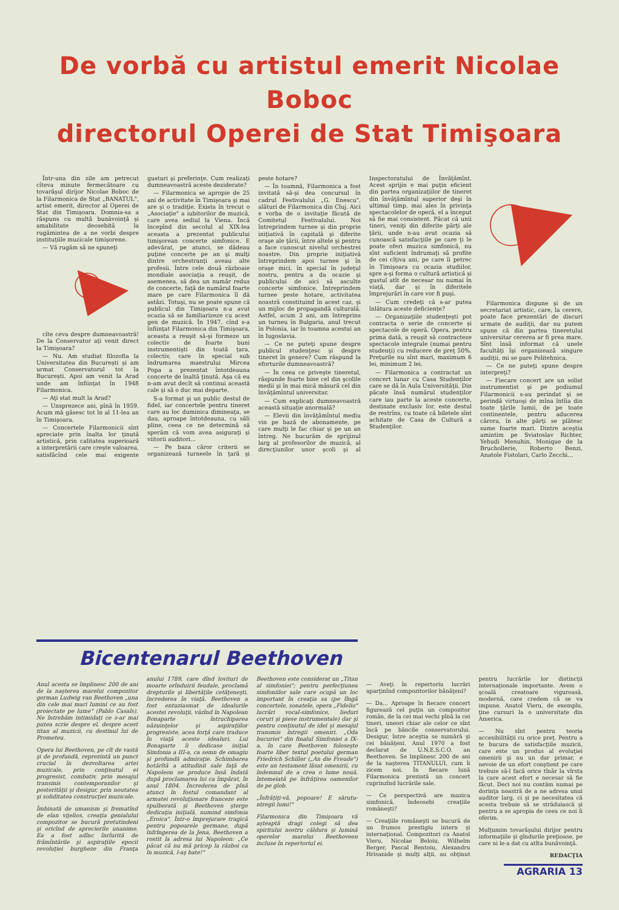De vorbă cu artistul emerit Nicolae Boboc
directorul Operei de Stat Timişoara
Într-una din zile am petrecut cîteva minute fermecătoare cu tovarăşul dirijor Nicolae Boboc de la Filarmonica de Stat „BANATUL", artist emerit, director al Operei de Stat din Timişoara. Domnia-sa a răspuns cu multă bunăvoinţă şi amabilitate deosebită la rugămintea de a ne vorbi despre instituţiile muzicale timişorene.
— Vă rugăm să ne spuneţi
cîte ceva despre dumneavoastră! De la Conservator aţi venit direct la Timişoara?
— Nu. Am studiat filozofia la Universitatea din Bucureşti şi am urmat Conservatorul tot la Bucureşti. Apoi am venit la Arad unde am înfiinţat în 1948 Filarmonica.
— Aţi stat mult la Arad?
— Unsprezece ani, pînă în 1959. Acum mă găsesc tot în al 11-lea an în Timişoara.
— Concertele Filarmonicii sînt apreciate prin înalta lor ţinută artistică, prin calitatea superioară a interpretării care creşte valoarea, satisfăcînd cele mai exigente gusturi şi preferinţe. Cum realizaţi dumneavoastră aceste deziderate?
— Filarmonica se apropie de 25 ani de activitate în Timişoara şi mai are şi o tradiţie. Exista în trecut o „Asociaţie" a iubitorilor de muzică, care avea sediul la Viena. Încă începînd din secolul al XIX-lea aceasta a prezentat publicului timişorean concerte simfonice. E adevărat, pe atunci, se dădeau puţine concerte pe an şi mulţi dintre orchestranţi aveau alte profesii. Între cele două războaie mondiale asociaţia a reuşit, de asemenea, să dea un număr redus de concerte, faţă de numărul foarte mare pe care Filarmonica îl dă astăzi. Totuşi, nu se poate spune că publicul din Timişoara n-a avut ocazia să se familiarizeze cu acest gen de muzică. În 1947, cînd s-a înfiinţat Filarmonica din Timişoara, aceasta a reuşit să-şi formeze un colectiv de foarte buni instrumentişti din toată ţara, colectiv, care în special sub îndrumarea maestrului Mircea Popa a prezentat întotdeauna concerte de înaltă ţinută. Aşa că eu n-am avut decît să continui această cale şi să o duc mai departe.
S-a format şi un public destul de fidel, iar concertele pentru tineret care au loc duminica dimineaţa, se dau, aproape întotdeauna, cu săli pline, ceea ce ne determină să sperăm că vom avea asiguraţi şi viitorii auditori...
— Pe baza căror criterii se organizează turneele în ţară şi peste hotare?
— În toamnă, Filarmonica a fost invitată să-şi dea concursul în cadrul Festivalului „G. Enescu", alături de Filarmonica din Cluj. Aici e vorba de o invitaţie făcută de Comitetul Festivalului. Noi întreprindem turnee şi din proprie iniţiativă în capitală şi diferite oraşe ale ţării, între altele şi pentru a face cunoscut nivelul orchestrei noastre. Din proprie iniţiativă întreprindem apoi turnee şi în oraşe mici, în special în judeţul nostru, pentru a da ocazie şi publicului de aici să asculte concerte simfonice. Întreprindem turnee peste hotare, activitatea noastră constituind în acest caz, şi un mijloc de propagandă culturală. Astfel, acum 3 ani, am întreprins un turneu în Bulgaria, anul trecut în Polonia, iar în toamna acestui an în Iugoslavia.
— Ce ne puteţi spune despre publicul studenţesc şi despre tineret în genere? Cum răspund la eforturile dumneavoastră?
— În ceea ce priveşte tineretul, răspunde foarte bine cel din şcolile medii şi în mai mică măsură cel din învăţămîntul universitar.
— Cum explicaţi dumneavoastră această situaţie anormală?
— Elevii din învăţămîntul mediu vin pe bază de abonamente, pe care mulţi le fac chiar şi pe un an întreg. Ne bucurăm de sprijinul larg al profesorilor de muzică, al direcţiunilor unor şcoli şi al Inspectoratului de Învăţămînt. Acest sprijin e mai puţin eficient din partea organizaţiilor de tineret din învăţămîntul superior deşi în ultimul timp, mai ales în privinţa spectacolelor de operă, el a început să fie mai consistent. Păcat că unii tineri, veniţi din diferite părţi ale ţării, unde n-au avut ocazia să cunoască satisfacţiile pe care ţi le poate oferi muzica simfonică, nu sînt suficient îndrumaţi să profite de cei cîţiva ani, pe care îi petrec în Timişoara cu ocazia studiilor, spre a-şi forma o cultură artistică şi gustul atît de necesar nu numai în viaţă, dar şi în diferitele împrejurări în care vor fi puşi.
— Cum credeţi că s-ar putea înlătura aceste deficienţe?
— Organizaţiile studenţeşti pot contracta o serie de concerte şi spectacole de operă. Opera, pentru prima dată, a reuşit să contracteze spectacole integrale (numai pentru studenţi) cu reducere de preţ 50%. Preţurile nu sînt mari, maximum 6 lei, minimum 2 lei.
— Filarmonica a contractat un concert lunar cu Casa Studenţilor care se dă în Aula Universităţii. Din păcate însă numărul studenţilor care iau parte la aceste concerte, destinate exclusiv lor, este destul de restrîns, cu toate că biletele sînt achitate de Casa de Cultură a Studenţilor.
Filarmonica dispune şi de un secretariat artistic, care, la cerere, poate face prezentări de discuri urmate de audiţii, dar nu putem spune că din partea tineretului universitar cererea ar fi prea mare. Sînt însă informat că unele facultăţi îşi organizează singure audiţii, mi se pare Politehnica.
— Ce ne puteţi spune despre interpreţi?
— Fiecare concert are un solist instrumentist şi pe podiumul Filarmonicii s-au perindat şi se perindă virtuoşi de mîna întîia din toate ţările lumii, de pe toate continentele, pentru aducerea cărora, în alte părţi se plătesc sume foarte mari. Dintre aceştia amintim pe Sviatoslav Richter, Yehudi Menuhin, Monique de la Bruchollerie, Roberto Benzi, Anatole Fistolari, Carlo Zecchi...
Bicentenarul Beethoven
Anul acesta se împlinesc 200 de ani de la naşterea marelui compozitor german Ludwig van Beethoven „una din cele mai mari lumini ce au fost proiectate pe lume" (Pablo Casals). Ne întrebăm intimidaţi ce s-ar mai putea scrie despre el, despre acest titan al muzicii, cu destinul lui de Prometeu.
Opera lui Beethoven, pe cît de vastă şi de profundă, reprezintă un punct crucial în dezvoltarea artei muzicale, prin conţinutul ei progresist, combativ, prin mesajul transmis contemporanilor şi posterităţii şi desigur, prin noutatea şi soliditatea construcţiei muzicale.
Îmbinată de umanism şi frematînd de elan vijelios, creaţia genialului compozitor se bucură pretutindeni şi oricînd de aprecierile unanime. Ea a fost adînc înrîurită de frămîntările şi aspiraţiile epocii revoluţiei burgheze din Franţa anului 1789, care dînd lovituri de moarte orînduirii feudale, proclamă drepturile şi libertăţile cetăţeneşti, încrederea în viaţă. Beethoven a fost entuziasmat de idealurile acestei revoluţii, văzînd în Napolean Bonaparte întruchiparea năzuinţelor şi aspiraţiilor progresiste, acea forţă care traduce în viaţă aceste idealuri. Lui Bonaparte îi dedicase iniţial Simfonia a III-a, ca semn de omagiu şi profundă admiraţie. Schimbarea hotărîtă a atitudinii sale faţă de Napoleon se produce însă îndată după proclamarea lui ca împărat, în anul 1804. Încrederea de pînă atunci în fostul comandant al armatei revoluţionare franceze este spulberată şi Beethoven şterge dedicaţia iniţială, numind simfonia „Eroica". Într-o împrejurare tragică pentru popoarele germane, după înfrîngerea de la Jena, Beethoven a rostit la adresa lui Napoleon: „Ce păcat că nu mă pricep la război ca în muzică, l-aş bate!"
Beethoven este considerat un „Titan al simfoniei"; pentru perfecţiunea simfoniilor sale care ocupă un loc important în creaţia sa (pe lîngă concertele, sonatele, opera „Fidelio" lucrări vocal-simfonice, lieduri coruri şi piese instrumentale) dar şi pentru conţinutul de idei şi mesajul transmis întregii omeniri. „Oda bucuriei" din finalul Simfoniei a IX-a, în care Beethoven foloseşte foarte liber textul poetului german Friedrich Schiller („An die Freude") este un testament lăsat omenirii, cu îndemnul de a crea o lume nouă, întemeiată pe înfrăţirea oamenilor de pe glob.
„Înfrăţiţi-vă, popoare! E sărutu-ntregii lumi!"
Filarmonica din Timişoara vă aşteaptă dragi colegi să dea spiritului nostru căldura şi lumină operelor marelui Beethoveen incluse în repertoriul ei.
— Aveţi în repertoriu lucrări aparţinînd compozitorilor bănăţeni?
— Da... Aproape în fiecare concert figurează cel puţin un compozitor român, de la cei mai vechi pînă la cei tineri, uneori chiar ale celor ce sînt încă pe băncile conservatorului. Desigur, între aceştia se numără şi cei bănăţeni. Anul 1970 a fost declarat de U.N.E.S.C.O. an Beethoven. Se împlinesc 200 de ani de la naşterea TITANULUI, cum îi zicem noi. În fiecare lună Filarmonica prezintă un concert cuprinzînd lucrările sale.
— Ce perspectivă are muzica simfonică, îndeosebi creaţiile româneşti?
— Creaţiile româneşti se bucură de un frumos prestigiu intern şi internaţional. Compozitori ca Anatol Vieru, Nicolae Beloiu, Wilhelm Berger, Pascal Bentoiu, Alexandru Hrisanide şi mulţi alţii, au obţinut pentru lucrările lor distincţii internaţionale importante. Avem o şcoală creatoare viguroasă, modernă, care credem că se va impune. Anatol Vieru, de exemplu, ţine cursuri la o universitate din America.
— Nu sînt pentru teoria accesibilităţii cu orice preţ. Pentru a te bucura de satisfacţiile muzicii, care este un produs al evoluţiei omenirii şi nu un dar primar, e nevoie de un efort conştient pe care trebuie să-l facă orice tînăr la vîrsta la care acest efort e necesar să fie făcut. Deci noi nu contăm numai pe dorinţa noastră de a ne adresa unui auditor larg, ci şi pe necesitatea că acesta trebuie să se străduiască şi pentru a se apropia de ceea ce noi îi oferim.
Mulţumim tovarăşului dirijor pentru informaţiile şi gîndurile preţioase, pe care ni le-a dat cu atîta bunăvoinţă.
REDACŢIA
AGRARIA 13